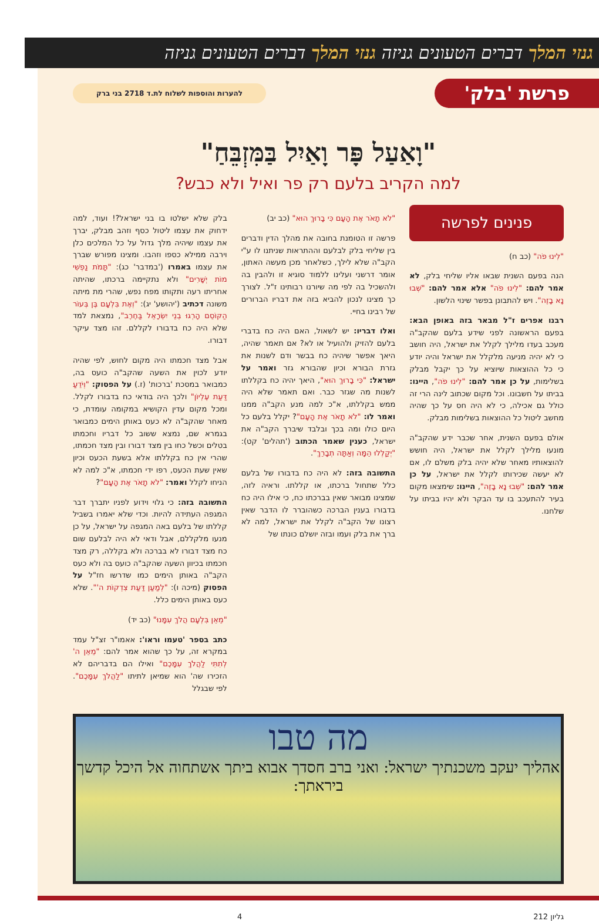גנזי המלך דברים הטעונים גניזה גנזי המלך דברים הטעונים גניזה
פרשת 'בלק'
להערות והוספות לשלוח לת.ד 2718 בני ברק
"וָאַעַל פָּר וָאַיִל בַּמִּזְבֵּחַ"
למה הקריב בלעם רק פר ואיל ולא כבש?
פנינים לפרשה
"לִינוּ פֹה" (כב ח)
הנה בפעם השנית שבאו אליו שליחי בלק, לא אמר להם: "לִינוּ פֹה" אלא אמר להם: "שְׁבוּ נָא בָזֶה". ויש להתבונן בפשר שינוי הלשון.
רבנו אפרים ז"ל מבאר בזה באופן הבא: בפעם הראשונה לפני שידע בלעם שהקב"ה מעכב בעדו מלילך לקלל את ישראל, היה חושב כי לא יהיה מניעה מלקלל את ישראל והיה יודע כי כל ההוצאות שיוציא על כך יקבל מבלק בשלימות, על כן אמר להם: "לִינוּ פֹה", היינו: בביתו על חשבונו. וכל מקום שכתוב לינה הרי זה כולל גם אכילה, כי לא היה חס על כך שהיה מחשב ליטול כל ההוצאות בשלימות מבלק.
אולם בפעם השנית, אחר שכבר ידע שהקב"ה מונעו מלילך לקלל את ישראל, היה חושש להוצאותיו מאחר שלא יהיה בלק משלם לו, אם לא יעשה שכירותו לקלל את ישראל, על כן אמר להם: "שְׁבוּ נָא בָזֶה", היינו: שימצאו מקום בעיר להתעכב בו עד הבקר ולא יהיו בביתו על שלחנו.
"לֹא תָאֹר אֶת הָעָם כִּי בָרוּךְ הוּא" (כב יב)
פרשה זו הטומנת בחובה את מהלך הדין ודברים בין שליחי בלק לבלעם וההתראות שניתנו לו ע"י הקב"ה שלא לילך, כשלאחר מכן מעשה האתון, אומר דרשני ועלינו ללמוד סוגיא זו ולהבין בה ולהשכיל בה לפי מה שיורנו רבותינו ז"ל. לצורך כך מצינו לנכון להביא בזה את דבריו הברורים של רבינו בחיי.
ואלו דבריו: יש לשאול, האם היה כח בדברי בלעם להזיק ולהועיל או לא? אם תאמר שהיה, היאך אפשר שיהיה כח בבשר ודם לשנות את גזרת הבורא וכיון שהבורא גזר ואמר על ישראל: "כִּי בָרוּךְ הוּא", היאך יהיה כח בקללתו לשנות מה שגזר כבר. ואם תאמר שלא היה ממש בקללתו, א"כ למה מנע הקב"ה ממנו ואמר לו: "לֹא תָאֹר אֶת הָעָם"? יקלל בלעם כל היום כולו ומה בכך ובלבד שיברך הקב"ה את ישראל, כענין שאמר הכתוב ('תהלים' קט): "יְקַלְלוּ הֵמָּה וְאַתָּה תְבָרֵךְ".
התשובה בזה: לא היה כח בדבורו של בלעם כלל שתחול ברכתו, או קללתו. וראיה לזה, שמצינו מבואר שאין בברכתו כח, כי אילו היה כח בדבורו בענין הברכה כשהוברר לו הדבר שאין רצונו של הקב"ה לקלל את ישראל, למה לא ברך את בלק ועמו ובזה יושלם כונתו של
בלק שלא ישלטו בו בני ישראל?! ועוד, למה ידחוק את עצמו ליטול כסף וזהב מבלק, יברך את עצמו שיהיה מלך גדול על כל המלכים כלן וירבה ממילא כספו וזהבו. ומצינו מפורש שברך את עצמו באמרו ('במדבר' כג): "תָּמֹת נַפְשִׁי מוֹת יְשָׁרִים" ולא נתקיימה ברכתו, שהיתה אחריתו רעה ותקותו מפח נפש, שהרי מת מיתה משונה דכתיב ('יהושע' יג): "וְאֶת בִּלְעָם בֶּן בְּעוֹר הַקּוֹסֵם הָרְגוּ בְנֵי יִשְׂרָאֵל בַּחֶרֶב", נמצאת למד שלא היה כח בדבורו לקללם. זהו מצד עיקר דבורו.
אבל מצד חכמתו היה מקום לחוש, לפי שהיה יודע לכוין את השעה שהקב"ה כועס בה, כמבואר במסכת 'ברכות' (ז.) על הפסוק: "וְיֹדֵעַ דַּעַת עֶלְיוֹן" ולכך היה בודאי כח בדבורו לקלל. ומכל מקום עדין הקושיא במקומה עומדת, כי מאחר שהקב"ה לא כעס באותן הימים כמבואר בגמרא שם, נמצא ששוב כל דבריו וחכמתו בטלים וכשל כחו בין מצד דבורו ובין מצד חכמתו, שהרי אין כח בקללתו אלא בשעת הכעס וכיון שאין שעת הכעס, רפו ידי חכמתו, א"כ למה לא הניחו לקלל ואמר: "לֹא תָאֹר אֶת הָעָם"?
התשובה בזה: כי גלוי וידוע לפניו יתברך דבר המגפה העתידה להיות. וכדי שלא יאמרו בשביל קללתו של בלעם באה המגפה על ישראל, על כן מנעו מלקללם, אבל ודאי לא היה לבלעם שום כח מצד דבורו לא בברכה ולא בקללה, רק מצד חכמתו בכיוון השעה שהקב"ה כועס בה ולא כעס הקב"ה באותן הימים כמו שדרשו חז"ל על הפסוק (מיכה ו): "לְמַעַן דַּעַת צִדְקוֹת ה'". שלא כעס באותן הימים כלל.
"מֵאֵן בִּלְעָם הֲלֹךְ עִמָּנוּ" (כב יד)
כתב בספר 'טעמו וראו': אאמו"ר זצ"ל עמד במקרא זה, על כך שהוא אמר להם: "מֵאֵן ה' לְתִתִּי לַהֲלֹךְ עִמָּכֶם" ואילו הם בדבריהם לא הזכירו שה' הוא שמיאן לתיתו "לַהֲלֹךְ עִמָּכֶם". לפי שבגלל
מה טבו
אהליך יעקב משכנתיך ישראל: ואני ברב חסדך אבוא ביתך אשתחוה אל היכל קדשך ביראתך:
גליון 212 4